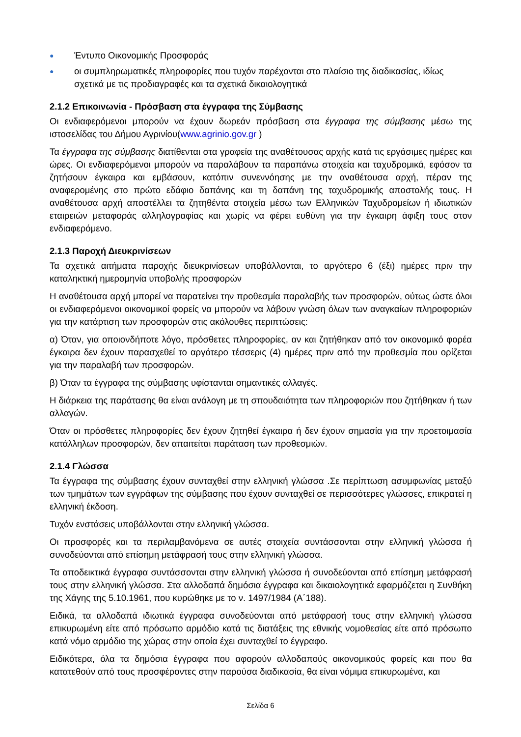● Έντυπο Οικονομικής Προσφοράς
● οι συμπληρωματικές πληροφορίες που τυχόν παρέχονται στο πλαίσιο της διαδικασίας, ιδίως σχετικά με τις προδιαγραφές και τα σχετικά δικαιολογητικά
2.1.2 Επικοινωνία - Πρόσβαση στα έγγραφα της Σύμβασης
Οι ενδιαφερόμενοι μπορούν να έχουν δωρεάν πρόσβαση στα έγγραφα της σύμβασης μέσω της ιστοσελίδας του Δήμου Αγρινίου(www.agrinio.gov.gr )
Τα έγγραφα της σύμβασης διατίθενται στα γραφεία της αναθέτουσας αρχής κατά τις εργάσιμες ημέρες και ώρες. Οι ενδιαφερόμενοι μπορούν να παραλάβουν τα παραπάνω στοιχεία και ταχυδρομικά, εφόσον τα ζητήσουν έγκαιρα και εμβάσουν, κατόπιν συνεννόησης με την αναθέτουσα αρχή, πέραν της αναφερομένης στο πρώτο εδάφιο δαπάνης και τη δαπάνη της ταχυδρομικής αποστολής τους. Η αναθέτουσα αρχή αποστέλλει τα ζητηθέντα στοιχεία μέσω των Ελληνικών Ταχυδρομείων ή ιδιωτικών εταιρειών μεταφοράς αλληλογραφίας και χωρίς να φέρει ευθύνη για την έγκαιρη άφιξη τους στον ενδιαφερόμενο.
2.1.3 Παροχή Διευκρινίσεων
Τα σχετικά αιτήματα παροχής διευκρινίσεων υποβάλλονται, το αργότερο 6 (έξι) ημέρες πριν την καταληκτική ημερομηνία υποβολής προσφορών
Η αναθέτουσα αρχή μπορεί να παρατείνει την προθεσμία παραλαβής των προσφορών, ούτως ώστε όλοι οι ενδιαφερόμενοι οικονομικοί φορείς να μπορούν να λάβουν γνώση όλων των αναγκαίων πληροφοριών για την κατάρτιση των προσφορών στις ακόλουθες περιπτώσεις:
α) Όταν, για οποιονδήποτε λόγο, πρόσθετες πληροφορίες, αν και ζητήθηκαν από τον οικονομικό φορέα έγκαιρα δεν έχουν παρασχεθεί το αργότερο τέσσερις (4) ημέρες πριν από την προθεσμία που ορίζεται για την παραλαβή των προσφορών.
β) Όταν τα έγγραφα της σύμβασης υφίστανται σημαντικές αλλαγές.
Η διάρκεια της παράτασης θα είναι ανάλογη με τη σπουδαιότητα των πληροφοριών που ζητήθηκαν ή των αλλαγών.
Όταν οι πρόσθετες πληροφορίες δεν έχουν ζητηθεί έγκαιρα ή δεν έχουν σημασία για την προετοιμασία κατάλληλων προσφορών, δεν απαιτείται παράταση των προθεσμιών.
2.1.4 Γλώσσα
Τα έγγραφα της σύμβασης έχουν συνταχθεί στην ελληνική γλώσσα .Σε περίπτωση ασυμφωνίας μεταξύ των τμημάτων των εγγράφων της σύμβασης που έχουν συνταχθεί σε περισσότερες γλώσσες, επικρατεί η ελληνική έκδοση.
Τυχόν ενστάσεις υποβάλλονται στην ελληνική γλώσσα.
Οι προσφορές και τα περιλαμβανόμενα σε αυτές στοιχεία συντάσσονται στην ελληνική γλώσσα ή συνοδεύονται από επίσημη μετάφρασή τους στην ελληνική γλώσσα.
Τα αποδεικτικά έγγραφα συντάσσονται στην ελληνική γλώσσα ή συνοδεύονται από επίσημη μετάφρασή τους στην ελληνική γλώσσα. Στα αλλοδαπά δημόσια έγγραφα και δικαιολογητικά εφαρμόζεται η Συνθήκη της Χάγης της 5.10.1961, που κυρώθηκε με το ν. 1497/1984 (Α΄188).
Ειδικά, τα αλλοδαπά ιδιωτικά έγγραφα συνοδεύονται από μετάφρασή τους στην ελληνική γλώσσα επικυρωμένη είτε από πρόσωπο αρμόδιο κατά τις διατάξεις της εθνικής νομοθεσίας είτε από πρόσωπο κατά νόμο αρμόδιο της χώρας στην οποία έχει συνταχθεί το έγγραφο.
Ειδικότερα, όλα τα δημόσια έγγραφα που αφορούν αλλοδαπούς οικονομικούς φορείς και που θα κατατεθούν από τους προσφέροντες στην παρούσα διαδικασία, θα είναι νόμιμα επικυρωμένα, και
Σελίδα 6